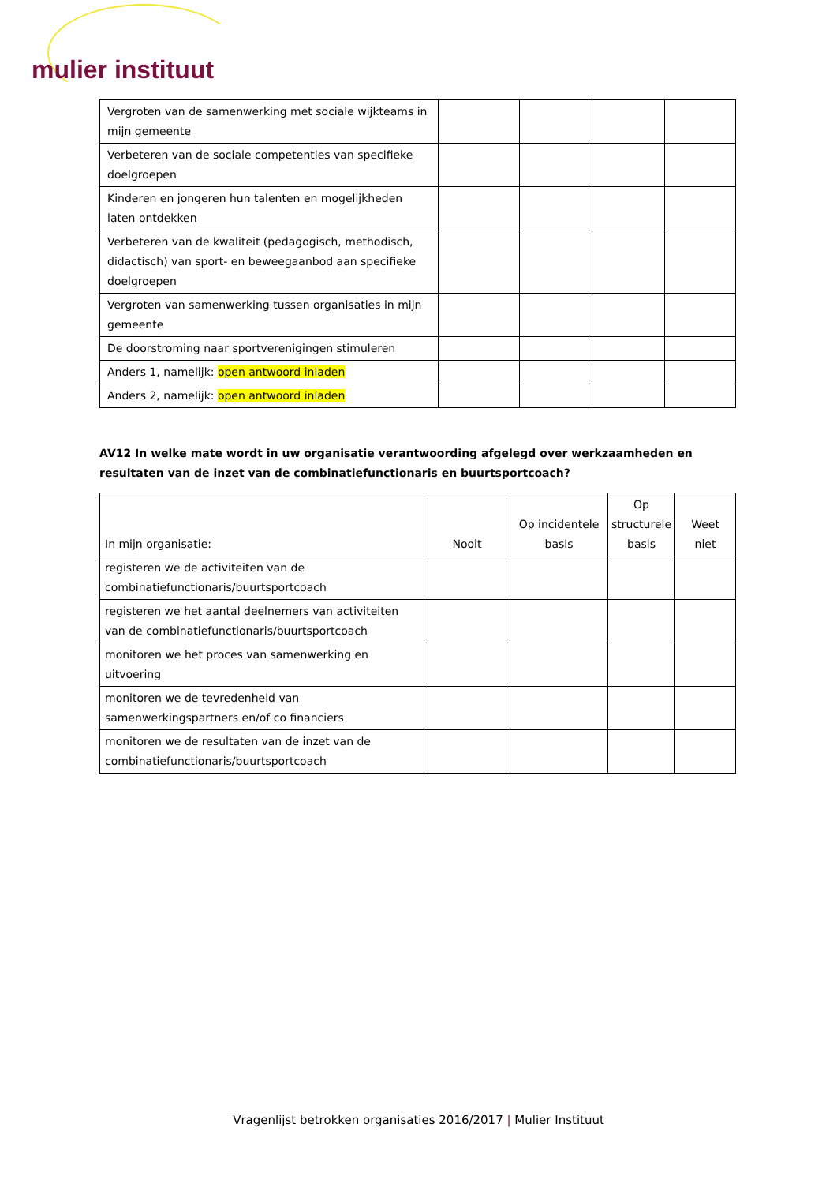mulier instituut
| Vergroten van de samenwerking met sociale wijkteams in mijn gemeente | | | | |
| Verbeteren van de sociale competenties van specifieke doelgroepen | | | | |
| Kinderen en jongeren hun talenten en mogelijkheden laten ontdekken | | | | |
| Verbeteren van de kwaliteit (pedagogisch, methodisch, didactisch) van sport- en beweegaanbod aan specifieke doelgroepen | | | | |
| Vergroten van samenwerking tussen organisaties in mijn gemeente | | | | |
| De doorstroming naar sportverenigingen stimuleren | | | | |
| Anders 1, namelijk: open antwoord inladen | | | | |
| Anders 2, namelijk: open antwoord inladen | | | | |
AV12 In welke mate wordt in uw organisatie verantwoording afgelegd over werkzaamheden en resultaten van de inzet van de combinatiefunctionaris en buurtsportcoach?
| In mijn organisatie: | Nooit | Op incidentele basis | Op structurele basis | Weet niet |
| --- | --- | --- | --- | --- |
| registeren we de activiteiten van de combinatiefunctionaris/buurtsportcoach | | | | |
| registeren we het aantal deelnemers van activiteiten van de combinatiefunctionaris/buurtsportcoach | | | | |
| monitoren we het proces van samenwerking en uitvoering | | | | |
| monitoren we de tevredenheid van samenwerkingspartners en/of co financiers | | | | |
| monitoren we de resultaten van de inzet van de combinatiefunctionaris/buurtsportcoach | | | | |
Vragenlijst betrokken organisaties 2016/2017 | Mulier Instituut